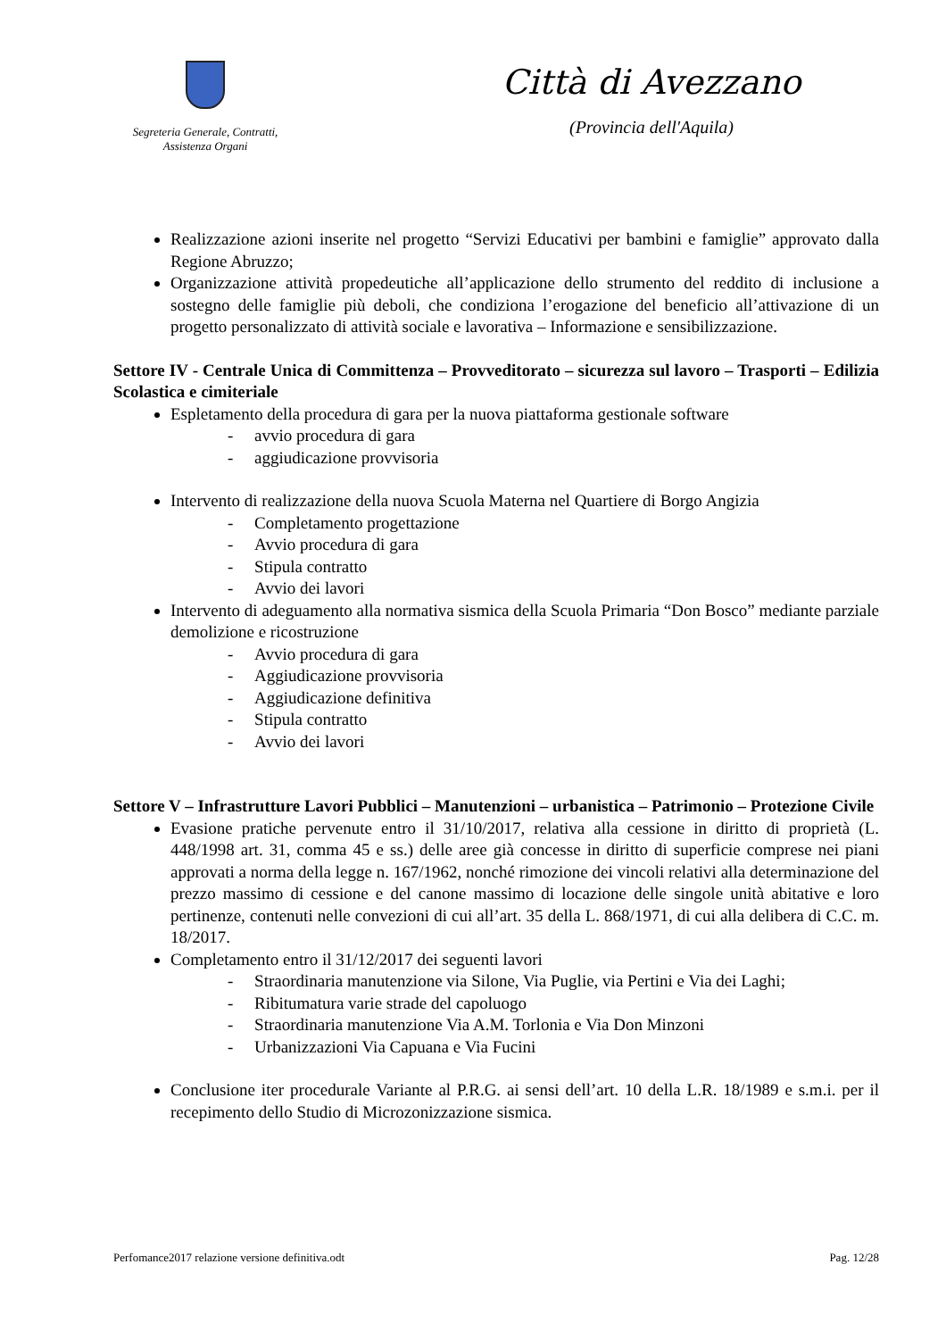Segreteria Generale, Contratti,
Assistenza Organi
Città di Avezzano
(Provincia dell'Aquila)
Realizzazione azioni inserite nel progetto “Servizi Educativi per bambini e famiglie” approvato dalla Regione Abruzzo;
Organizzazione attività propedeutiche all’applicazione dello strumento del reddito di inclusione a sostegno delle famiglie più deboli, che condiziona l’erogazione del beneficio all’attivazione di un progetto personalizzato di attività sociale e lavorativa – Informazione e sensibilizzazione.
Settore IV - Centrale Unica di Committenza – Provveditorato – sicurezza sul lavoro – Trasporti – Edilizia Scolastica e cimiteriale
Espletamento della procedura di gara per la nuova piattaforma gestionale software
- avvio procedura di gara
- aggiudicazione provvisoria
Intervento di realizzazione della nuova Scuola Materna nel Quartiere di Borgo Angizia
- Completamento progettazione
- Avvio procedura di gara
- Stipula contratto
- Avvio dei lavori
Intervento di adeguamento alla normativa sismica della Scuola Primaria “Don Bosco” mediante parziale demolizione e ricostruzione
- Avvio procedura di gara
- Aggiudicazione provvisoria
- Aggiudicazione definitiva
- Stipula contratto
- Avvio dei lavori
Settore V – Infrastrutture Lavori Pubblici – Manutenzioni – urbanistica – Patrimonio – Protezione Civile
Evasione pratiche pervenute entro il 31/10/2017, relativa alla cessione in diritto di proprietà (L. 448/1998 art. 31, comma 45 e ss.) delle aree già concesse in diritto di superficie comprese nei piani approvati a norma della legge n. 167/1962, nonché rimozione dei vincoli relativi alla determinazione del prezzo massimo di cessione e del canone massimo di locazione delle singole unità abitative e loro pertinenze, contenuti nelle convezioni di cui all’art. 35 della L. 868/1971, di cui alla delibera di C.C. m. 18/2017.
Completamento entro il 31/12/2017 dei seguenti lavori
- Straordinaria manutenzione via Silone, Via Puglie, via Pertini e Via dei Laghi;
- Ribitumatura varie strade del capoluogo
- Straordinaria manutenzione Via A.M. Torlonia e Via Don Minzoni
- Urbanizzazioni Via Capuana e Via Fucini
Conclusione iter procedurale Variante al P.R.G. ai sensi dell’art. 10 della L.R. 18/1989 e s.m.i. per il recepimento dello Studio di Microzonizzazione sismica.
Perfomance2017 relazione versione definitiva.odt Pag. 12/28